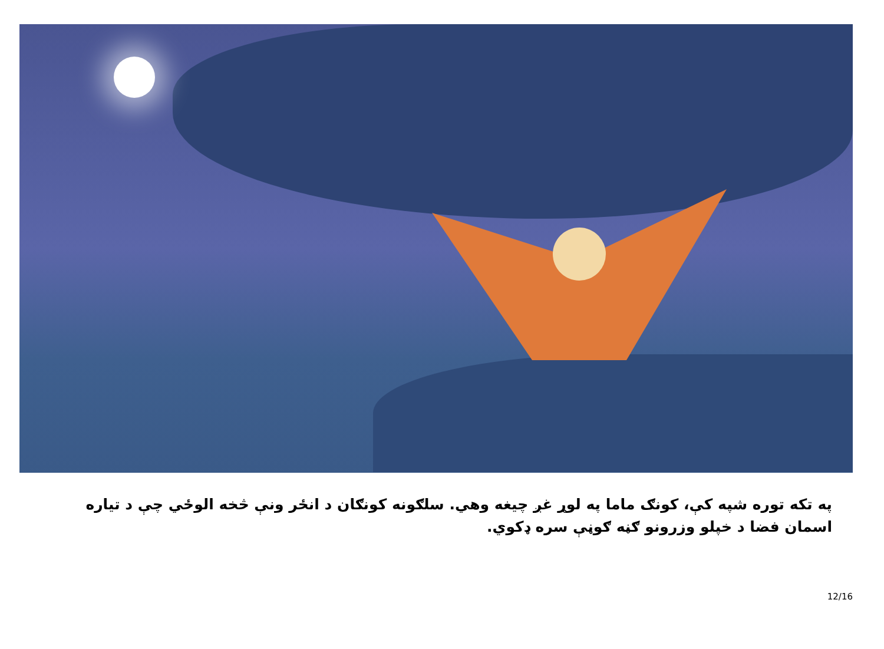په تکه توره شپه کې، کونګ ماما په لوړ غږ چیغه وهي. سلګونه کونګان د انځر ونې څخه الوځي چې د تیاره اسمان فضا د خپلو وزرونو ګڼه ګوڼې سره ډکوي.
12/16